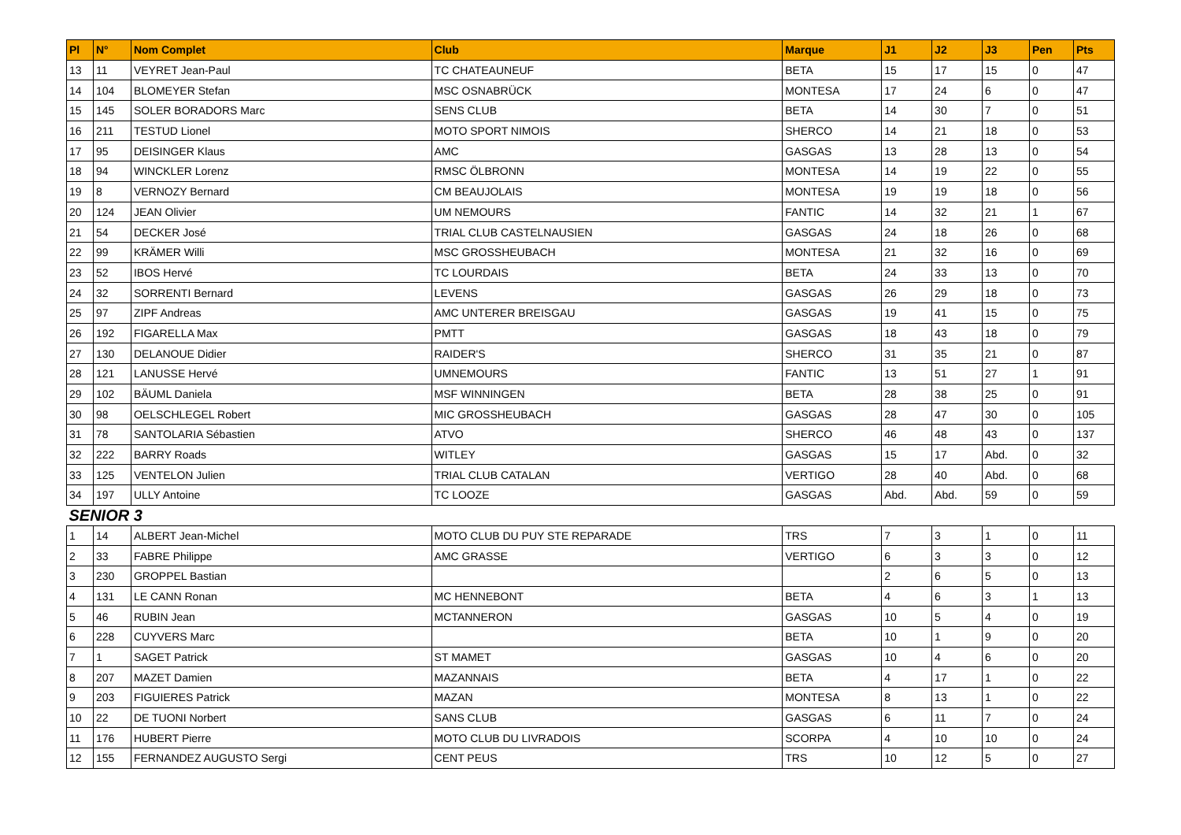| Pl | N° | Nom Complet | Club | Marque | J1 | J2 | J3 | Pen | Pts |
| --- | --- | --- | --- | --- | --- | --- | --- | --- | --- |
| 13 | 11 | VEYRET Jean-Paul | TC CHATEAUNEUF | BETA | 15 | 17 | 15 | 0 | 47 |
| 14 | 104 | BLOMEYER Stefan | MSC OSNABRÜCK | MONTESA | 17 | 24 | 6 | 0 | 47 |
| 15 | 145 | SOLER BORADORS Marc | SENS CLUB | BETA | 14 | 30 | 7 | 0 | 51 |
| 16 | 211 | TESTUD Lionel | MOTO SPORT NIMOIS | SHERCO | 14 | 21 | 18 | 0 | 53 |
| 17 | 95 | DEISINGER Klaus | AMC | GASGAS | 13 | 28 | 13 | 0 | 54 |
| 18 | 94 | WINCKLER Lorenz | RMSC ÖLBRONN | MONTESA | 14 | 19 | 22 | 0 | 55 |
| 19 | 8 | VERNOZY Bernard | CM BEAUJOLAIS | MONTESA | 19 | 19 | 18 | 0 | 56 |
| 20 | 124 | JEAN Olivier | UM NEMOURS | FANTIC | 14 | 32 | 21 | 1 | 67 |
| 21 | 54 | DECKER José | TRIAL CLUB CASTELNAUSIEN | GASGAS | 24 | 18 | 26 | 0 | 68 |
| 22 | 99 | KRÄMER Willi | MSC GROSSHEUBACH | MONTESA | 21 | 32 | 16 | 0 | 69 |
| 23 | 52 | IBOS Hervé | TC LOURDAIS | BETA | 24 | 33 | 13 | 0 | 70 |
| 24 | 32 | SORRENTI Bernard | LEVENS | GASGAS | 26 | 29 | 18 | 0 | 73 |
| 25 | 97 | ZIPF Andreas | AMC UNTERER BREISGAU | GASGAS | 19 | 41 | 15 | 0 | 75 |
| 26 | 192 | FIGARELLA Max | PMTT | GASGAS | 18 | 43 | 18 | 0 | 79 |
| 27 | 130 | DELANOUE Didier | RAIDER'S | SHERCO | 31 | 35 | 21 | 0 | 87 |
| 28 | 121 | LANUSSE Hervé | UMNEMOURS | FANTIC | 13 | 51 | 27 | 1 | 91 |
| 29 | 102 | BÄUML Daniela | MSF WINNINGEN | BETA | 28 | 38 | 25 | 0 | 91 |
| 30 | 98 | OELSCHLEGEL Robert | MIC GROSSHEUBACH | GASGAS | 28 | 47 | 30 | 0 | 105 |
| 31 | 78 | SANTOLARIA Sébastien | ATVO | SHERCO | 46 | 48 | 43 | 0 | 137 |
| 32 | 222 | BARRY Roads | WITLEY | GASGAS | 15 | 17 | Abd. | 0 | 32 |
| 33 | 125 | VENTELON Julien | TRIAL CLUB CATALAN | VERTIGO | 28 | 40 | Abd. | 0 | 68 |
| 34 | 197 | ULLY Antoine | TC LOOZE | GASGAS | Abd. | Abd. | 59 | 0 | 59 |
| SENIOR 3 | | | | | | | | | |
| 1 | 14 | ALBERT Jean-Michel | MOTO CLUB DU PUY STE REPARADE | TRS | 7 | 3 | 1 | 0 | 11 |
| 2 | 33 | FABRE Philippe | AMC GRASSE | VERTIGO | 6 | 3 | 3 | 0 | 12 |
| 3 | 230 | GROPPEL Bastian | | | 2 | 6 | 5 | 0 | 13 |
| 4 | 131 | LE CANN Ronan | MC HENNEBONT | BETA | 4 | 6 | 3 | 1 | 13 |
| 5 | 46 | RUBIN Jean | MCTANNERON | GASGAS | 10 | 5 | 4 | 0 | 19 |
| 6 | 228 | CUYVERS Marc | | BETA | 10 | 1 | 9 | 0 | 20 |
| 7 | 1 | SAGET Patrick | ST MAMET | GASGAS | 10 | 4 | 6 | 0 | 20 |
| 8 | 207 | MAZET Damien | MAZANNAIS | BETA | 4 | 17 | 1 | 0 | 22 |
| 9 | 203 | FIGUIERES Patrick | MAZAN | MONTESA | 8 | 13 | 1 | 0 | 22 |
| 10 | 22 | DE TUONI Norbert | SANS CLUB | GASGAS | 6 | 11 | 7 | 0 | 24 |
| 11 | 176 | HUBERT Pierre | MOTO CLUB DU LIVRADOIS | SCORPA | 4 | 10 | 10 | 0 | 24 |
| 12 | 155 | FERNANDEZ AUGUSTO Sergi | CENT PEUS | TRS | 10 | 12 | 5 | 0 | 27 |